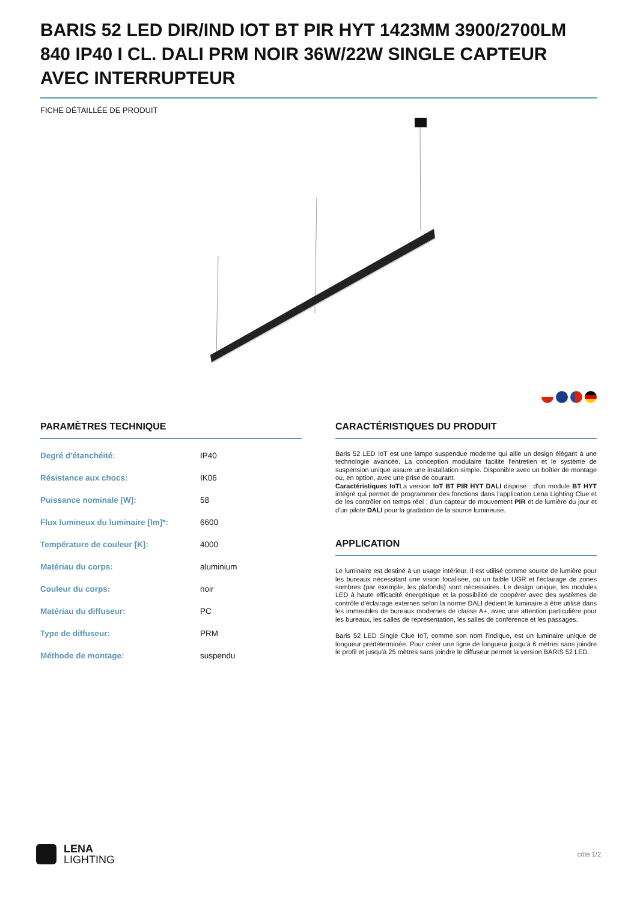BARIS 52 LED DIR/IND IOT BT PIR HYT 1423MM 3900/2700LM 840 IP40 I CL. DALI PRM NOIR 36W/22W SINGLE CAPTEUR AVEC INTERRUPTEUR
FICHE DÉTAILLÉE DE PRODUIT
PARAMÈTRES TECHNIQUE
| Degré d'étanchéité: | IP40 |
| Résistance aux chocs: | IK06 |
| Puissance nominale [W]: | 58 |
| Flux lumineux du luminaire [lm]*: | 6600 |
| Température de couleur [K]: | 4000 |
| Matériau du corps: | aluminium |
| Couleur du corps: | noir |
| Matériau du diffuseur: | PC |
| Type de diffuseur: | PRM |
| Méthode de montage: | suspendu |
CARACTÉRISTIQUES DU PRODUIT
Baris 52 LED IoT est une lampe suspendue moderne qui allie un design élégant à une technologie avancée. La conception modulaire facilite l'entretien et le système de suspension unique assure une installation simple. Disponible avec un boîtier de montage ou, en option, avec une prise de courant.
Caractéristiques IoTLa version IoT BT PIR HYT DALI dispose : d'un module BT HYT intégré qui permet de programmer des fonctions dans l'application Lena Lighting Clue et de les contrôler en temps réel ; d'un capteur de mouvement PIR et de lumière du jour et d'un pilote DALI pour la gradation de la source lumineuse.
APPLICATION
Le luminaire est destiné à un usage intérieur. Il est utilisé comme source de lumière pour les bureaux nécessitant une vision focalisée, où un faible UGR et l'éclairage de zones sombres (par exemple, les plafonds) sont nécessaires. Le design unique, les modules LED à haute efficacité énergétique et la possibilité de coopérer avec des systèmes de contrôle d'éclairage externes selon la norme DALI dédient le luminaire à être utilisé dans les immeubles de bureaux modernes de classe A+, avec une attention particulière pour les bureaux, les salles de représentation, les salles de conférence et les passages.
Baris 52 LED Single Clue IoT, comme son nom l'indique, est un luminaire unique de longueur prédéterminée. Pour créer une ligne de longueur jusqu'à 6 mètres sans joindre le profil et jusqu'à 25 mètres sans joindre le diffuseur permet la version BARIS 52 LED.
LENA
LIGHTING
côté 1/2